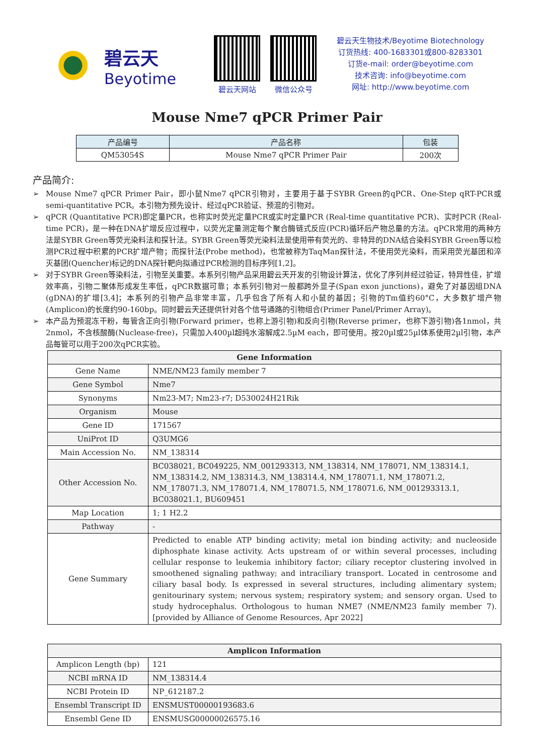碧云天
Beyotime
碧云天网站 微信公众号
碧云天生物技术/Beyotime Biotechnology
订货热线: 400-1683301或800-8283301
订货e-mail: order@beyotime.com
技术咨询: info@beyotime.com
网址: http://www.beyotime.com
Mouse Nme7 qPCR Primer Pair
| 产品编号 | 产品名称 | 包装 |
| --- | --- | --- |
| QM53054S | Mouse Nme7 qPCR Primer Pair | 200次 |
产品简介:
➢ Mouse Nme7 qPCR Primer Pair，即小鼠Nme7 qPCR引物对，主要用于基于SYBR Green的qPCR、One-Step qRT-PCR或semi-quantitative PCR。本引物为预先设计、经过qPCR验证、预混的引物对。
➢ qPCR (Quantitative PCR)即定量PCR，也称实时荧光定量PCR或实时定量PCR (Real-time quantitative PCR)、实时PCR (Real-time PCR)，是一种在DNA扩增反应过程中，以荧光定量测定每个聚合酶链式反应(PCR)循环后产物总量的方法。qPCR常用的两种方法是SYBR Green等荧光染料法和探针法。SYBR Green等荧光染料法是使用带有荧光的、非特异的DNA结合染料SYBR Green等以检测PCR过程中积累的PCR扩增产物；而探针法(Probe method)，也常被称为TaqMan探针法，不使用荧光染料，而采用荧光基团和淬灭基团(Quencher)标记的DNA探针靶向拟通过PCR检测的目标序列[1,2]。
➢ 对于SYBR Green等染料法，引物至关重要。本系列引物产品采用碧云天开发的引物设计算法，优化了序列并经过验证，特异性佳，扩增效率高，引物二聚体形成发生率低，qPCR数据可靠；本系列引物对一般都跨外显子(Span exon junctions)，避免了对基因组DNA (gDNA)的扩增[3,4]；本系列的引物产品非常丰富，几乎包含了所有人和小鼠的基因；引物的Tm值约60°C，大多数扩增产物(Amplicon)的长度约90-160bp。同时碧云天还提供针对各个信号通路的引物组合(Primer Panel/Primer Array)。
➢ 本产品为预混冻干粉，每管含正向引物(Forward primer，也称上游引物)和反向引物(Reverse primer，也称下游引物)各1nmol，共2nmol，不含核酸酶(Nuclease-free)，只需加入400µl超纯水溶解成2.5µM each，即可使用。按20µl或25µl体系使用2µl引物，本产品每管可以用于200次qPCR实验。
| Gene Information | |
| Gene Name | NME/NM23 family member 7 |
| Gene Symbol | Nme7 |
| Synonyms | Nm23-M7; Nm23-r7; D530024H21Rik |
| Organism | Mouse |
| Gene ID | 171567 |
| UniProt ID | Q3UMG6 |
| Main Accession No. | NM_138314 |
| Other Accession No. | BC038021, BC049225, NM_001293313, NM_138314, NM_178071, NM_138314.1, NM_138314.2, NM_138314.3, NM_138314.4, NM_178071.1, NM_178071.2, NM_178071.3, NM_178071.4, NM_178071.5, NM_178071.6, NM_001293313.1, BC038021.1, BU609451 |
| Map Location | 1; 1 H2.2 |
| Pathway | - |
| Gene Summary | Predicted to enable ATP binding activity; metal ion binding activity; and nucleoside diphosphate kinase activity. Acts upstream of or within several processes, including cellular response to leukemia inhibitory factor; ciliary receptor clustering involved in smoothened signaling pathway; and intraciliary transport. Located in centrosome and ciliary basal body. Is expressed in several structures, including alimentary system; genitourinary system; nervous system; respiratory system; and sensory organ. Used to study hydrocephalus. Orthologous to human NME7 (NME/NM23 family member 7). [provided by Alliance of Genome Resources, Apr 2022] |
| Amplicon Information | |
| Amplicon Length (bp) | 121 |
| NCBI mRNA ID | NM_138314.4 |
| NCBI Protein ID | NP_612187.2 |
| Ensembl Transcript ID | ENSMUST00000193683.6 |
| Ensembl Gene ID | ENSMUSG00000026575.16 |